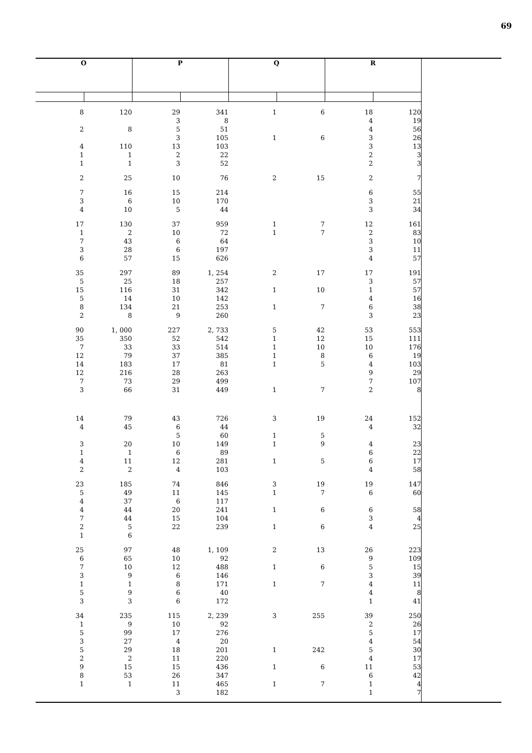69
| O | | P | | Q | | R | | |
| --- | --- | --- | --- | --- | --- | --- | --- | --- |
| 8 | 120 | 29 | 341 | 1 | 6 | 18 | 120 | |
| | | 3 | 8 | | | 4 | 19 | |
| 2 | 8 | 5 | 51 | | | 4 | 56 | |
| | | 3 | 105 | 1 | 6 | 3 | 26 | |
| 4 | 110 | 13 | 103 | | | 3 | 13 | |
| 1 | 1 | 2 | 22 | | | 2 | 3 | |
| 1 | 1 | 3 | 52 | | | 2 | 3 | |
| 2 | 25 | 10 | 76 | 2 | 15 | 2 | 7 | |
| 7 | 16 | 15 | 214 | | | 6 | 55 | |
| 3 | 6 | 10 | 170 | | | 3 | 21 | |
| 4 | 10 | 5 | 44 | | | 3 | 34 | |
| 17 | 130 | 37 | 959 | 1 | 7 | 12 | 161 | |
| 1 | 2 | 10 | 72 | 1 | 7 | 2 | 83 | |
| 7 | 43 | 6 | 64 | | | 3 | 10 | |
| 3 | 28 | 6 | 197 | | | 3 | 11 | |
| 6 | 57 | 15 | 626 | | | 4 | 57 | |
| 35 | 297 | 89 | 1, 254 | 2 | 17 | 17 | 191 | |
| 5 | 25 | 18 | 257 | | | 3 | 57 | |
| 15 | 116 | 31 | 342 | 1 | 10 | 1 | 57 | |
| 5 | 14 | 10 | 142 | | | 4 | 16 | |
| 8 | 134 | 21 | 253 | 1 | 7 | 6 | 38 | |
| 2 | 8 | 9 | 260 | | | 3 | 23 | |
| 90 | 1, 000 | 227 | 2, 733 | 5 | 42 | 53 | 553 | |
| 35 | 350 | 52 | 542 | 1 | 12 | 15 | 111 | |
| 7 | 33 | 33 | 514 | 1 | 10 | 10 | 176 | |
| 12 | 79 | 37 | 385 | 1 | 8 | 6 | 19 | |
| 14 | 183 | 17 | 81 | 1 | 5 | 4 | 103 | |
| 12 | 216 | 28 | 263 | | | 9 | 29 | |
| 7 | 73 | 29 | 499 | | | 7 | 107 | |
| 3 | 66 | 31 | 449 | 1 | 7 | 2 | 8 | |
| 14 | 79 | 43 | 726 | 3 | 19 | 24 | 152 | |
| 4 | 45 | 6 | 44 | | | 4 | 32 | |
| | | 5 | 60 | 1 | 5 | | | |
| 3 | 20 | 10 | 149 | 1 | 9 | 4 | 23 | |
| 1 | 1 | 6 | 89 | | | 6 | 22 | |
| 4 | 11 | 12 | 281 | 1 | 5 | 6 | 17 | |
| 2 | 2 | 4 | 103 | | | 4 | 58 | |
| 23 | 185 | 74 | 846 | 3 | 19 | 19 | 147 | |
| 5 | 49 | 11 | 145 | 1 | 7 | 6 | 60 | |
| 4 | 37 | 6 | 117 | | | | | |
| 4 | 44 | 20 | 241 | 1 | 6 | 6 | 58 | |
| 7 | 44 | 15 | 104 | | | 3 | 4 | |
| 2 | 5 | 22 | 239 | 1 | 6 | 4 | 25 | |
| 1 | 6 | | | | | | | |
| 25 | 97 | 48 | 1, 109 | 2 | 13 | 26 | 223 | |
| 6 | 65 | 10 | 92 | | | 9 | 109 | |
| 7 | 10 | 12 | 488 | 1 | 6 | 5 | 15 | |
| 3 | 9 | 6 | 146 | | | 3 | 39 | |
| 1 | 1 | 8 | 171 | 1 | 7 | 4 | 11 | |
| 5 | 9 | 6 | 40 | | | 4 | 8 | |
| 3 | 3 | 6 | 172 | | | 1 | 41 | |
| 34 | 235 | 115 | 2, 239 | 3 | 255 | 39 | 250 | |
| 1 | 9 | 10 | 92 | | | 2 | 26 | |
| 5 | 99 | 17 | 276 | | | 5 | 17 | |
| 3 | 27 | 4 | 20 | | | 4 | 54 | |
| 5 | 29 | 18 | 201 | 1 | 242 | 5 | 30 | |
| 2 | 2 | 11 | 220 | | | 4 | 17 | |
| 9 | 15 | 15 | 436 | 1 | 6 | 11 | 53 | |
| 8 | 53 | 26 | 347 | | | 6 | 42 | |
| 1 | 1 | 11 | 465 | 1 | 7 | 1 | 4 | |
| | | 3 | 182 | | | 1 | 7 | |